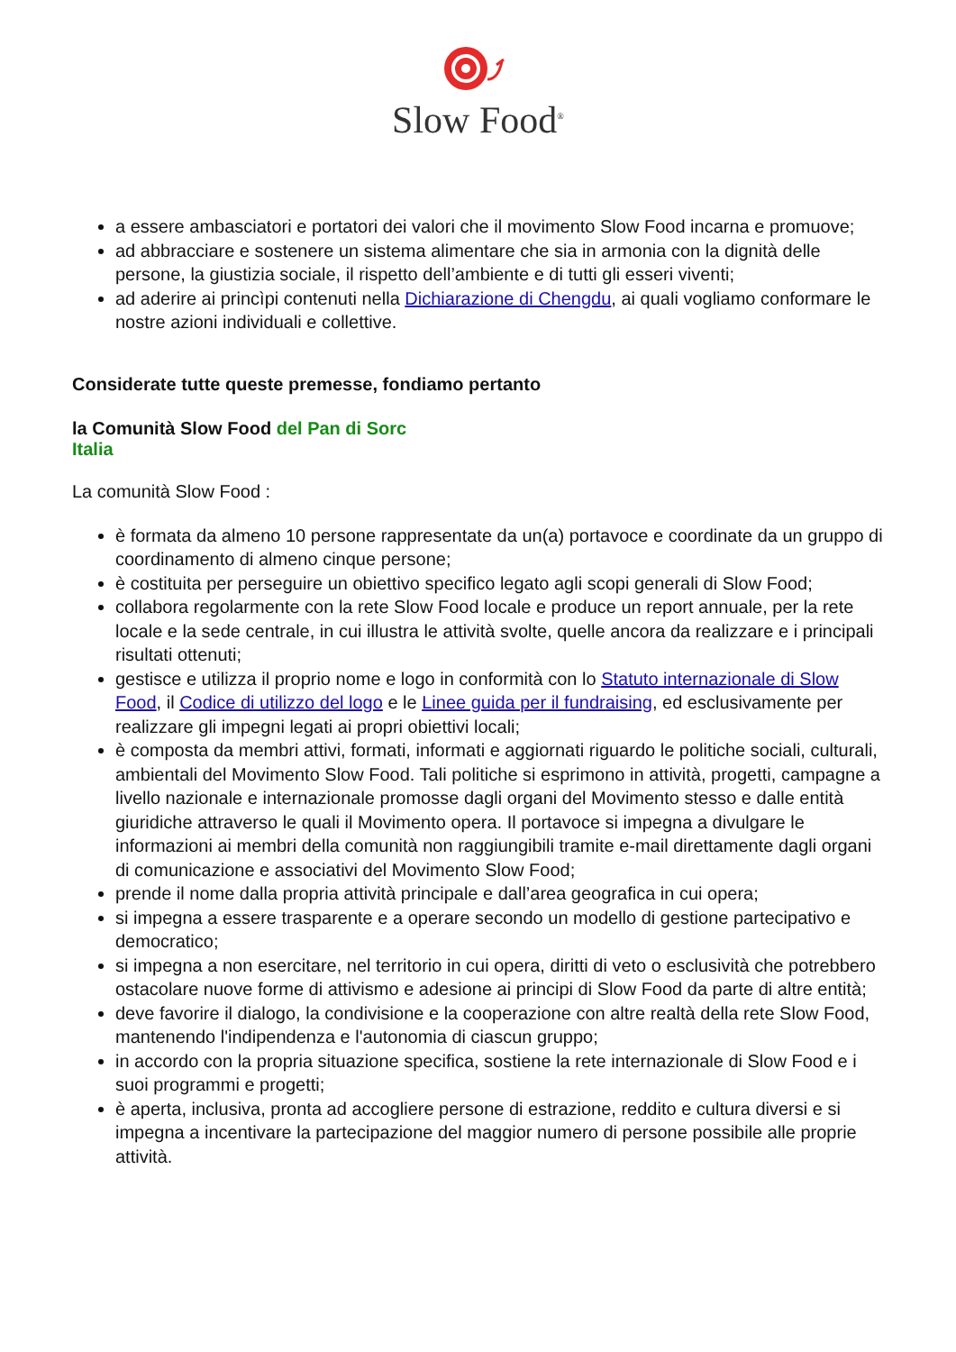Slow Food<sup>®</sup>
a essere ambasciatori e portatori dei valori che il movimento Slow Food incarna e promuove;
ad abbracciare e sostenere un sistema alimentare che sia in armonia con la dignità delle persone, la giustizia sociale, il rispetto dell’ambiente e di tutti gli esseri viventi;
ad aderire ai princìpi contenuti nella Dichiarazione di Chengdu, ai quali vogliamo conformare le nostre azioni individuali e collettive.
Considerate tutte queste premesse, fondiamo pertanto
la Comunità Slow Food del Pan di Sorc
Italia
La comunità Slow Food :
è formata da almeno 10 persone rappresentate da un(a) portavoce e coordinate da un gruppo di coordinamento di almeno cinque persone;
è costituita per perseguire un obiettivo specifico legato agli scopi generali di Slow Food;
collabora regolarmente con la rete Slow Food locale e produce un report annuale, per la rete locale e la sede centrale, in cui illustra le attività svolte, quelle ancora da realizzare e i principali risultati ottenuti;
gestisce e utilizza il proprio nome e logo in conformità con lo Statuto internazionale di Slow Food, il Codice di utilizzo del logo e le Linee guida per il fundraising, ed esclusivamente per realizzare gli impegni legati ai propri obiettivi locali;
è composta da membri attivi, formati, informati e aggiornati riguardo le politiche sociali, culturali, ambientali del Movimento Slow Food. Tali politiche si esprimono in attività, progetti, campagne a livello nazionale e internazionale promosse dagli organi del Movimento stesso e dalle entità giuridiche attraverso le quali il Movimento opera. Il portavoce si impegna a divulgare le informazioni ai membri della comunità non raggiungibili tramite e-mail direttamente dagli organi di comunicazione e associativi del Movimento Slow Food;
prende il nome dalla propria attività principale e dall’area geografica in cui opera;
si impegna a essere trasparente e a operare secondo un modello di gestione partecipativo e democratico;
si impegna a non esercitare, nel territorio in cui opera, diritti di veto o esclusività che potrebbero ostacolare nuove forme di attivismo e adesione ai principi di Slow Food da parte di altre entità;
deve favorire il dialogo, la condivisione e la cooperazione con altre realtà della rete Slow Food, mantenendo l'indipendenza e l'autonomia di ciascun gruppo;
in accordo con la propria situazione specifica, sostiene la rete internazionale di Slow Food e i suoi programmi e progetti;
è aperta, inclusiva, pronta ad accogliere persone di estrazione, reddito e cultura diversi e si impegna a incentivare la partecipazione del maggior numero di persone possibile alle proprie attività.